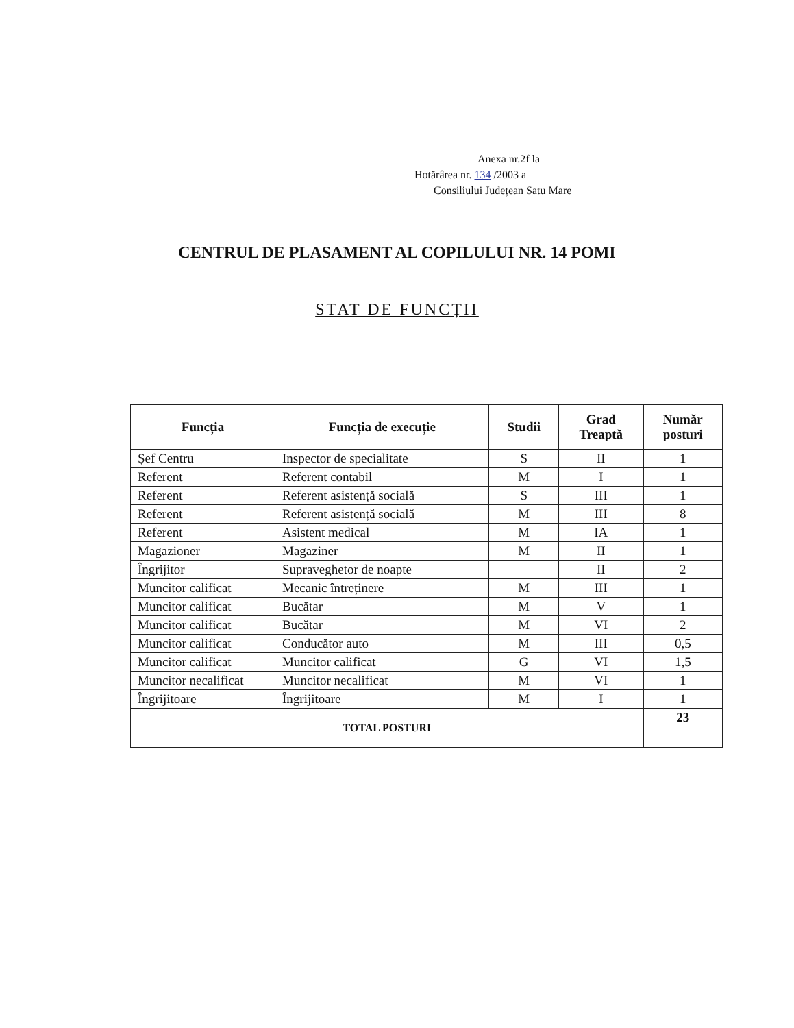Anexa nr.2f la
Hotărârea nr. 134 /2003 a
Consiliului Județean Satu Mare
CENTRUL DE PLASAMENT AL COPILULUI NR. 14 POMI
STAT DE FUNCȚII
| Funcția | Funcția de execuție | Studii | Grad Treaptă | Număr posturi |
| --- | --- | --- | --- | --- |
| Şef Centru | Inspector de specialitate | S | II | 1 |
| Referent | Referent contabil | M | I | 1 |
| Referent | Referent asistență socială | S | III | 1 |
| Referent | Referent asistență socială | M | III | 8 |
| Referent | Asistent medical | M | IA | 1 |
| Magazioner | Magaziner | M | II | 1 |
| Îngrijitor | Supraveghetor de noapte | | II | 2 |
| Muncitor calificat | Mecanic întreținere | M | III | 1 |
| Muncitor calificat | Bucătar | M | V | 1 |
| Muncitor calificat | Bucătar | M | VI | 2 |
| Muncitor calificat | Conducător auto | M | III | 0,5 |
| Muncitor calificat | Muncitor calificat | G | VI | 1,5 |
| Muncitor necalificat | Muncitor necalificat | M | VI | 1 |
| Îngrijitoare | Îngrijitoare | M | I | 1 |
| TOTAL POSTURI | | | | 23 |